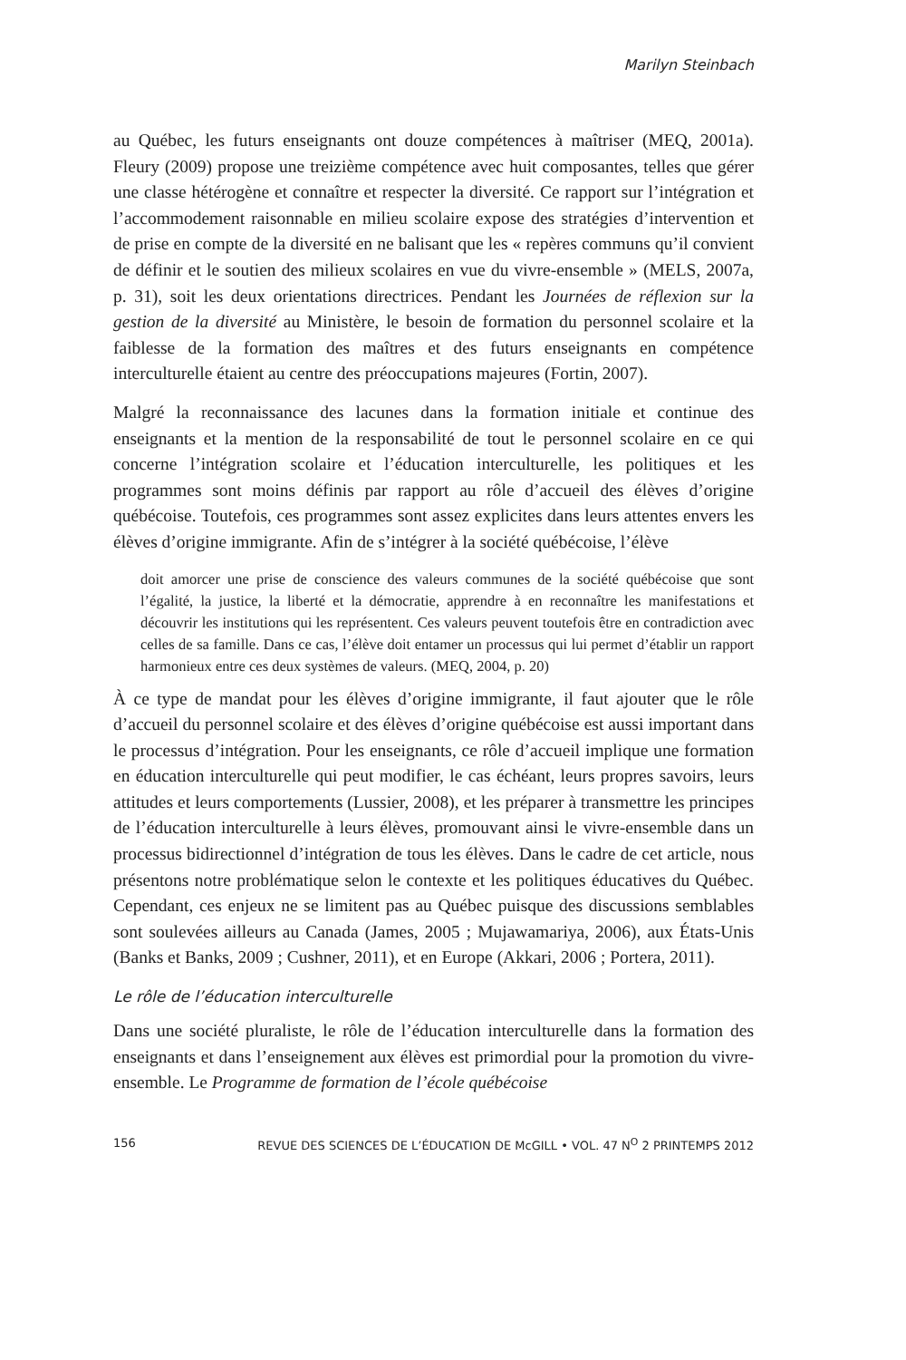Marilyn Steinbach
au Québec, les futurs enseignants ont douze compétences à maîtriser (MEQ, 2001a). Fleury (2009) propose une treizième compétence avec huit composantes, telles que gérer une classe hétérogène et connaître et respecter la diversité. Ce rapport sur l’intégration et l’accommodement raisonnable en milieu scolaire expose des stratégies d’intervention et de prise en compte de la diversité en ne balisant que les « repères communs qu’il convient de définir et le soutien des milieux scolaires en vue du vivre-ensemble » (MELS, 2007a, p. 31), soit les deux orientations directrices. Pendant les Journées de réflexion sur la gestion de la diversité au Ministère, le besoin de formation du personnel scolaire et la faiblesse de la formation des maîtres et des futurs enseignants en compétence interculturelle étaient au centre des préoccupations majeures (Fortin, 2007).
Malgré la reconnaissance des lacunes dans la formation initiale et continue des enseignants et la mention de la responsabilité de tout le personnel scolaire en ce qui concerne l’intégration scolaire et l’éducation interculturelle, les politiques et les programmes sont moins définis par rapport au rôle d’accueil des élèves d’origine québécoise. Toutefois, ces programmes sont assez explicites dans leurs attentes envers les élèves d’origine immigrante. Afin de s’intégrer à la société québécoise, l’élève
doit amorcer une prise de conscience des valeurs communes de la société québécoise que sont l’égalité, la justice, la liberté et la démocratie, apprendre à en reconnaître les manifestations et découvrir les institutions qui les représentent. Ces valeurs peuvent toutefois être en contradiction avec celles de sa famille. Dans ce cas, l’élève doit entamer un processus qui lui permet d’établir un rapport harmonieux entre ces deux systèmes de valeurs. (MEQ, 2004, p. 20)
À ce type de mandat pour les élèves d’origine immigrante, il faut ajouter que le rôle d’accueil du personnel scolaire et des élèves d’origine québécoise est aussi important dans le processus d’intégration. Pour les enseignants, ce rôle d’accueil implique une formation en éducation interculturelle qui peut modifier, le cas échéant, leurs propres savoirs, leurs attitudes et leurs comportements (Lussier, 2008), et les préparer à transmettre les principes de l’éducation interculturelle à leurs élèves, promouvant ainsi le vivre-ensemble dans un processus bidirectionnel d’intégration de tous les élèves. Dans le cadre de cet article, nous présentons notre problématique selon le contexte et les politiques éducatives du Québec. Cependant, ces enjeux ne se limitent pas au Québec puisque des discussions semblables sont soulevées ailleurs au Canada (James, 2005 ; Mujawamariya, 2006), aux États-Unis (Banks et Banks, 2009 ; Cushner, 2011), et en Europe (Akkari, 2006 ; Portera, 2011).
Le rôle de l’éducation interculturelle
Dans une société pluraliste, le rôle de l’éducation interculturelle dans la formation des enseignants et dans l’enseignement aux élèves est primordial pour la promotion du vivre-ensemble. Le Programme de formation de l’école québécoise
156 REVUE DES SCIENCES DE L’ÉDUCATION DE McGILL • VOL. 47 N<sup>O</sup> 2 PRINTEMPS 2012